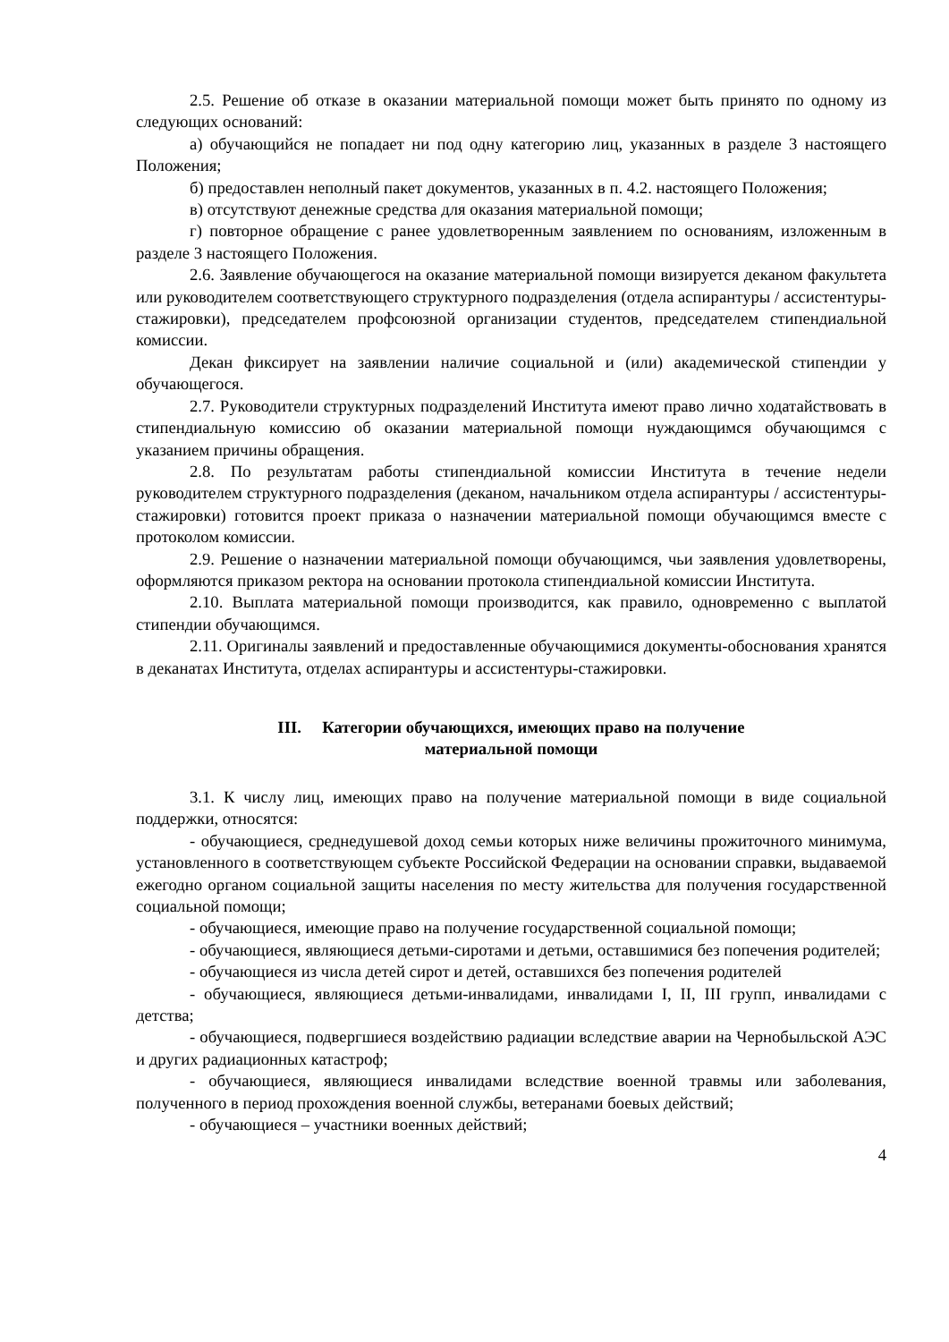2.5. Решение об отказе в оказании материальной помощи может быть принято по одному из следующих оснований:
а) обучающийся не попадает ни под одну категорию лиц, указанных в разделе 3 настоящего Положения;
б) предоставлен неполный пакет документов, указанных в п. 4.2. настоящего Положения;
в) отсутствуют денежные средства для оказания материальной помощи;
г) повторное обращение с ранее удовлетворенным заявлением по основаниям, изложенным в разделе 3 настоящего Положения.
2.6. Заявление обучающегося на оказание материальной помощи визируется деканом факультета или руководителем соответствующего структурного подразделения (отдела аспирантуры / ассистентуры-стажировки), председателем профсоюзной организации студентов, председателем стипендиальной комиссии.
Декан фиксирует на заявлении наличие социальной и (или) академической стипендии у обучающегося.
2.7. Руководители структурных подразделений Института имеют право лично ходатайствовать в стипендиальную комиссию об оказании материальной помощи нуждающимся обучающимся с указанием причины обращения.
2.8. По результатам работы стипендиальной комиссии Института в течение недели руководителем структурного подразделения (деканом, начальником отдела аспирантуры / ассистентуры-стажировки) готовится проект приказа о назначении материальной помощи обучающимся вместе с протоколом комиссии.
2.9. Решение о назначении материальной помощи обучающимся, чьи заявления удовлетворены, оформляются приказом ректора на основании протокола стипендиальной комиссии Института.
2.10. Выплата материальной помощи производится, как правило, одновременно с выплатой стипендии обучающимся.
2.11. Оригиналы заявлений и предоставленные обучающимися документы-обоснования хранятся в деканатах Института, отделах аспирантуры и ассистентуры-стажировки.
III. Категории обучающихся, имеющих право на получение
материальной помощи
3.1. К числу лиц, имеющих право на получение материальной помощи в виде социальной поддержки, относятся:
- обучающиеся, среднедушевой доход семьи которых ниже величины прожиточного минимума, установленного в соответствующем субъекте Российской Федерации на основании справки, выдаваемой ежегодно органом социальной защиты населения по месту жительства для получения государственной социальной помощи;
- обучающиеся, имеющие право на получение государственной социальной помощи;
- обучающиеся, являющиеся детьми-сиротами и детьми, оставшимися без попечения родителей;
- обучающиеся из числа детей сирот и детей, оставшихся без попечения родителей
- обучающиеся, являющиеся детьми-инвалидами, инвалидами I, II, III групп, инвалидами с детства;
- обучающиеся, подвергшиеся воздействию радиации вследствие аварии на Чернобыльской АЭС и других радиационных катастроф;
- обучающиеся, являющиеся инвалидами вследствие военной травмы или заболевания, полученного в период прохождения военной службы, ветеранами боевых действий;
- обучающиеся – участники военных действий;
4